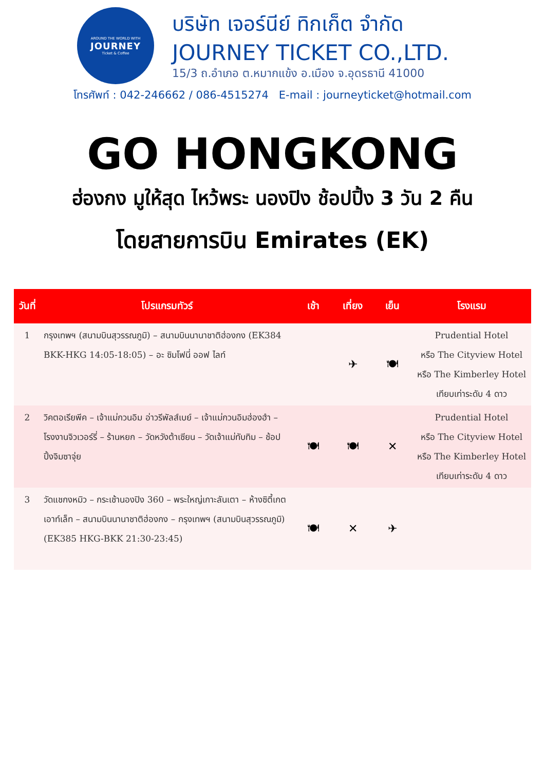AROUND THE WORLD WITH
JOURNEY
Ticket & Coffee
บริษัท เจอร์นีย์ ทิกเก็ต จำกัด
JOURNEY TICKET CO.,LTD.
15/3 ถ.อำเภอ ต.หมากแข้ง อ.เมือง จ.อุดรธานี 41000
โทรศัพท์ : 042-246662 / 086-4515274 E-mail : journeyticket@hotmail.com
GO HONGKONG
ฮ่องกง มูให้สุด ไหว้พระ นองปิง ช้อปปิ้ง 3 วัน 2 คืน
โดยสายการบิน Emirates (EK)
| วันที่ | โปรแกรมทัวร์ | เช้า | เที่ยง | เย็น | โรงแรม |
| --- | --- | --- | --- | --- | --- |
| 1 | กรุงเทพฯ (สนามบินสุวรรณภูมิ) – สนามบินนานาชาติฮ่องกง (EK384 BKK-HKG 14:05-18:05) – อะ ซิมโฟนี่ ออฟ ไลท์ | | ✈ | 🍽 | Prudential Hotel หรือ The Cityview Hotel หรือ The Kimberley Hotel เทียบเท่าระดับ 4 ดาว |
| 2 | วิคตอเรียพีค – เจ้าแม่กวนอิม อ่าวรีพัลส์เบย์ – เจ้าแม่กวนอิมฮ่องฮำ – โรงงานจิวเวอร์รี่ – ร้านหยก – วัดหวังต้าเซียน – วัดเจ้าแม่ทับทิม – ช้อปปิ้งจิมซาจุ่ย | 🍽 | 🍽 | ✕ | Prudential Hotel หรือ The Cityview Hotel หรือ The Kimberley Hotel เทียบเท่าระดับ 4 ดาว |
| 3 | วัดแชกงหมิว – กระเช้านองปิง 360 – พระใหญ่เกาะลันเตา – ห้างซิตี้เกต เอาท์เล็ท – สนามบินนานาชาติฮ่องกง – กรุงเทพฯ (สนามบินสุวรรณภูมิ) (EK385 HKG-BKK 21:30-23:45) | 🍽 | ✕ | ✈ | |